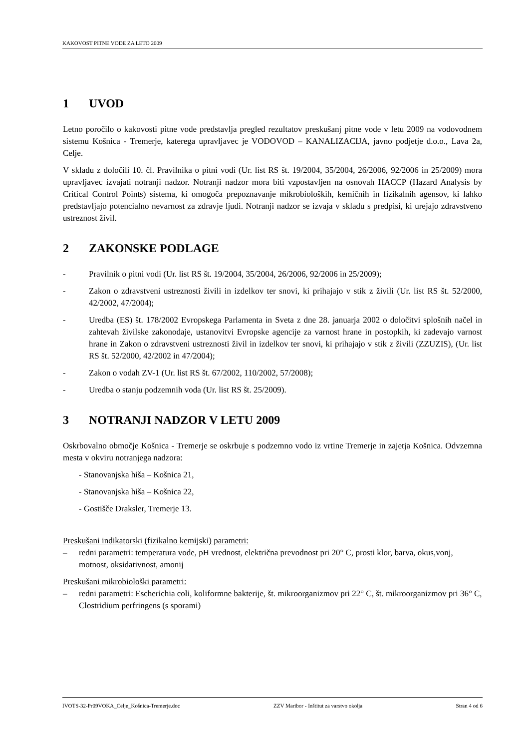KAKOVOST PITNE VODE ZA LETO 2009
1 UVOD
Letno poročilo o kakovosti pitne vode predstavlja pregled rezultatov preskušanj pitne vode v letu 2009 na vodovodnem sistemu Košnica - Tremerje, katerega upravljavec je VODOVOD – KANALIZACIJA, javno podjetje d.o.o., Lava 2a, Celje.
V skladu z določili 10. čl. Pravilnika o pitni vodi (Ur. list RS št. 19/2004, 35/2004, 26/2006, 92/2006 in 25/2009) mora upravljavec izvajati notranji nadzor. Notranji nadzor mora biti vzpostavljen na osnovah HACCP (Hazard Analysis by Critical Control Points) sistema, ki omogoča prepoznavanje mikrobioloških, kemičnih in fizikalnih agensov, ki lahko predstavljajo potencialno nevarnost za zdravje ljudi. Notranji nadzor se izvaja v skladu s predpisi, ki urejajo zdravstveno ustreznost živil.
2 ZAKONSKE PODLAGE
- Pravilnik o pitni vodi (Ur. list RS št. 19/2004, 35/2004, 26/2006, 92/2006 in 25/2009);
- Zakon o zdravstveni ustreznosti živili in izdelkov ter snovi, ki prihajajo v stik z živili (Ur. list RS št. 52/2000, 42/2002, 47/2004);
- Uredba (ES) št. 178/2002 Evropskega Parlamenta in Sveta z dne 28. januarja 2002 o določitvi splošnih načel in zahtevah živilske zakonodaje, ustanovitvi Evropske agencije za varnost hrane in postopkih, ki zadevajo varnost hrane in Zakon o zdravstveni ustreznosti živil in izdelkov ter snovi, ki prihajajo v stik z živili (ZZUZIS), (Ur. list RS št. 52/2000, 42/2002 in 47/2004);
- Zakon o vodah ZV-1 (Ur. list RS št. 67/2002, 110/2002, 57/2008);
- Uredba o stanju podzemnih voda (Ur. list RS št. 25/2009).
3 NOTRANJI NADZOR V LETU 2009
Oskrbovalno območje Košnica - Tremerje se oskrbuje s podzemno vodo iz vrtine Tremerje in zajetja Košnica. Odvzemna mesta v okviru notranjega nadzora:
- Stanovanjska hiša – Košnica 21,
- Stanovanjska hiša – Košnica 22,
- Gostišče Draksler, Tremerje 13.
Preskušani indikatorski (fizikalno kemijski) parametri:
– redni parametri: temperatura vode, pH vrednost, električna prevodnost pri 20° C, prosti klor, barva, okus,vonj, motnost, oksidativnost, amonij
Preskušani mikrobiološki parametri:
– redni parametri: Escherichia coli, koliformne bakterije, št. mikroorganizmov pri 22° C, št. mikroorganizmov pri 36° C, Clostridium perfringens (s sporami)
IVOTS-32-Pr09VOKA_Celje_Košnica-Tremerje.doc ZZV Maribor - Inštitut za varstvo okolja Stran 4 od 6